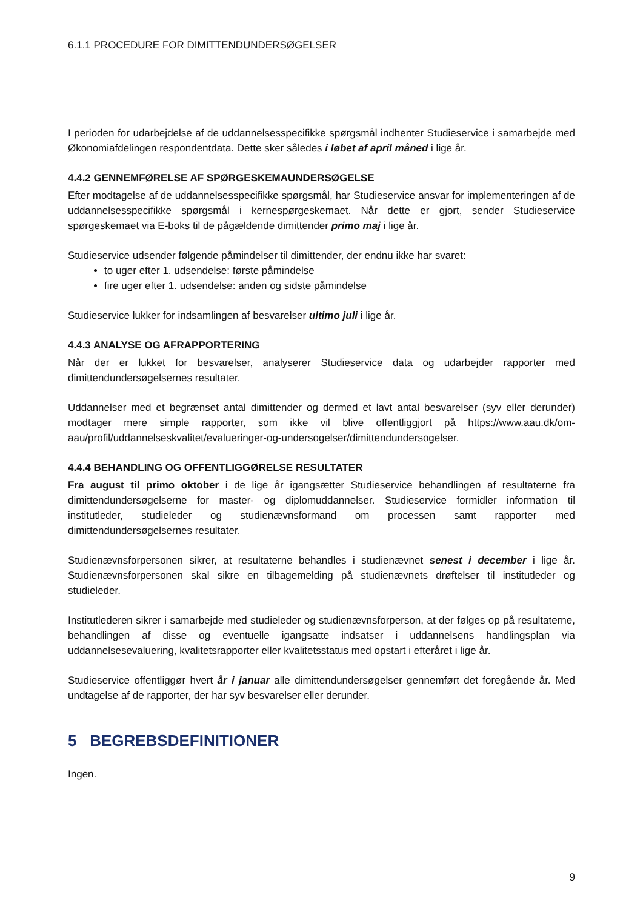6.1.1 PROCEDURE FOR DIMITTENDUNDERSØGELSER
I perioden for udarbejdelse af de uddannelsesspecifikke spørgsmål indhenter Studieservice i samarbejde med Økonomiafdelingen respondentdata. Dette sker således i løbet af april måned i lige år.
4.4.2 GENNEMFØRELSE AF SPØRGESKEMAUNDERSØGELSE
Efter modtagelse af de uddannelsesspecifikke spørgsmål, har Studieservice ansvar for implementeringen af de uddannelsesspecifikke spørgsmål i kernespørgeskemaet. Når dette er gjort, sender Studieservice spørgeskemaet via E-boks til de pågældende dimittender primo maj i lige år.
Studieservice udsender følgende påmindelser til dimittender, der endnu ikke har svaret:
to uger efter 1. udsendelse: første påmindelse
fire uger efter 1. udsendelse: anden og sidste påmindelse
Studieservice lukker for indsamlingen af besvarelser ultimo juli i lige år.
4.4.3 ANALYSE OG AFRAPPORTERING
Når der er lukket for besvarelser, analyserer Studieservice data og udarbejder rapporter med dimittendundersøgelsernes resultater.
Uddannelser med et begrænset antal dimittender og dermed et lavt antal besvarelser (syv eller derunder) modtager mere simple rapporter, som ikke vil blive offentliggjort på https://www.aau.dk/om-aau/profil/uddannelseskvalitet/evalueringer-og-undersogelser/dimittendundersogelser.
4.4.4 BEHANDLING OG OFFENTLIGGØRELSE RESULTATER
Fra august til primo oktober i de lige år igangsætter Studieservice behandlingen af resultaterne fra dimittendundersøgelserne for master- og diplomuddannelser. Studieservice formidler information til institutleder, studieleder og studienævnsformand om processen samt rapporter med dimittendundersøgelsernes resultater.
Studienævnsforpersonen sikrer, at resultaterne behandles i studienævnet senest i december i lige år. Studienævnsforpersonen skal sikre en tilbagemelding på studienævnets drøftelser til institutleder og studieleder.
Institutlederen sikrer i samarbejde med studieleder og studienævnsforperson, at der følges op på resultaterne, behandlingen af disse og eventuelle igangsatte indsatser i uddannelsens handlingsplan via uddannelsesevaluering, kvalitetsrapporter eller kvalitetsstatus med opstart i efteråret i lige år.
Studieservice offentliggør hvert år i januar alle dimittendundersøgelser gennemført det foregående år. Med undtagelse af de rapporter, der har syv besvarelser eller derunder.
5 BEGREBSDEFINITIONER
Ingen.
9